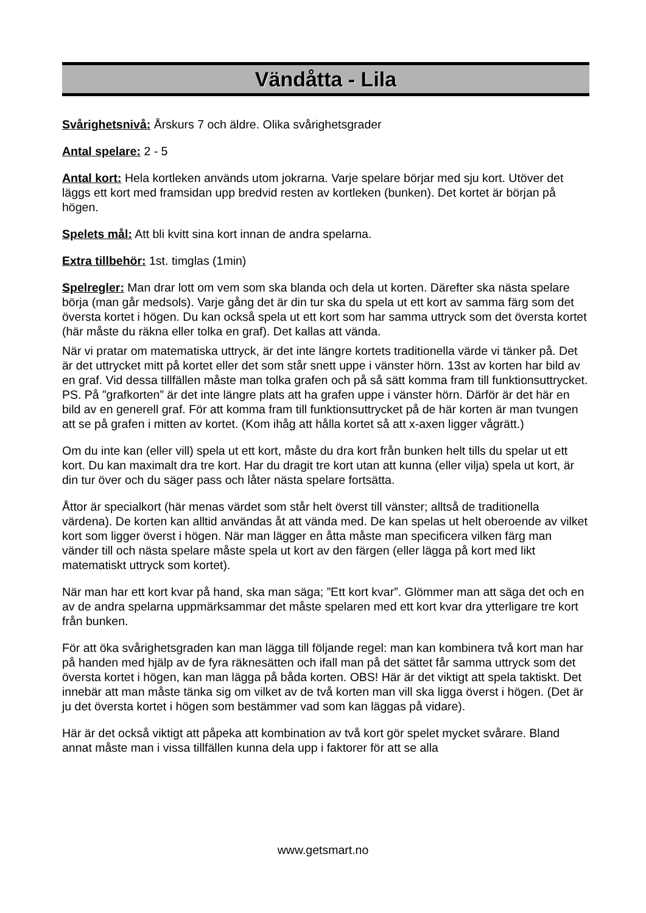Vändåtta - Lila
Svårighetsnivå: Årskurs 7 och äldre. Olika svårighetsgrader
Antal spelare: 2 - 5
Antal kort: Hela kortleken används utom jokrarna. Varje spelare börjar med sju kort. Utöver det läggs ett kort med framsidan upp bredvid resten av kortleken (bunken). Det kortet är början på högen.
Spelets mål: Att bli kvitt sina kort innan de andra spelarna.
Extra tillbehör: 1st. timglas (1min)
Spelregler: Man drar lott om vem som ska blanda och dela ut korten. Därefter ska nästa spelare börja (man går medsols). Varje gång det är din tur ska du spela ut ett kort av samma färg som det översta kortet i högen. Du kan också spela ut ett kort som har samma uttryck som det översta kortet (här måste du räkna eller tolka en graf). Det kallas att vända.
När vi pratar om matematiska uttryck, är det inte längre kortets traditionella värde vi tänker på. Det är det uttrycket mitt på kortet eller det som står snett uppe i vänster hörn. 13st av korten har bild av en graf. Vid dessa tillfällen måste man tolka grafen och på så sätt komma fram till funktionsuttrycket. PS. På ”grafkorten” är det inte längre plats att ha grafen uppe i vänster hörn. Därför är det här en bild av en generell graf. För att komma fram till funktionsuttrycket på de här korten är man tvungen att se på grafen i mitten av kortet. (Kom ihåg att hålla kortet så att x-axen ligger vågrätt.)
Om du inte kan (eller vill) spela ut ett kort, måste du dra kort från bunken helt tills du spelar ut ett kort. Du kan maximalt dra tre kort. Har du dragit tre kort utan att kunna (eller vilja) spela ut kort, är din tur över och du säger pass och låter nästa spelare fortsätta.
Åttor är specialkort (här menas värdet som står helt överst till vänster; alltså de traditionella värdena). De korten kan alltid användas åt att vända med. De kan spelas ut helt oberoende av vilket kort som ligger överst i högen. När man lägger en åtta måste man specificera vilken färg man vänder till och nästa spelare måste spela ut kort av den färgen (eller lägga på kort med likt matematiskt uttryck som kortet).
När man har ett kort kvar på hand, ska man säga; ”Ett kort kvar”. Glömmer man att säga det och en av de andra spelarna uppmärksammar det måste spelaren med ett kort kvar dra ytterligare tre kort från bunken.
För att öka svårighetsgraden kan man lägga till följande regel: man kan kombinera två kort man har på handen med hjälp av de fyra räknesätten och ifall man på det sättet får samma uttryck som det översta kortet i högen, kan man lägga på båda korten. OBS! Här är det viktigt att spela taktiskt. Det innebär att man måste tänka sig om vilket av de två korten man vill ska ligga överst i högen. (Det är ju det översta kortet i högen som bestämmer vad som kan läggas på vidare).
Här är det också viktigt att påpeka att kombination av två kort gör spelet mycket svårare. Bland annat måste man i vissa tillfällen kunna dela upp i faktorer för att se alla
www.getsmart.no